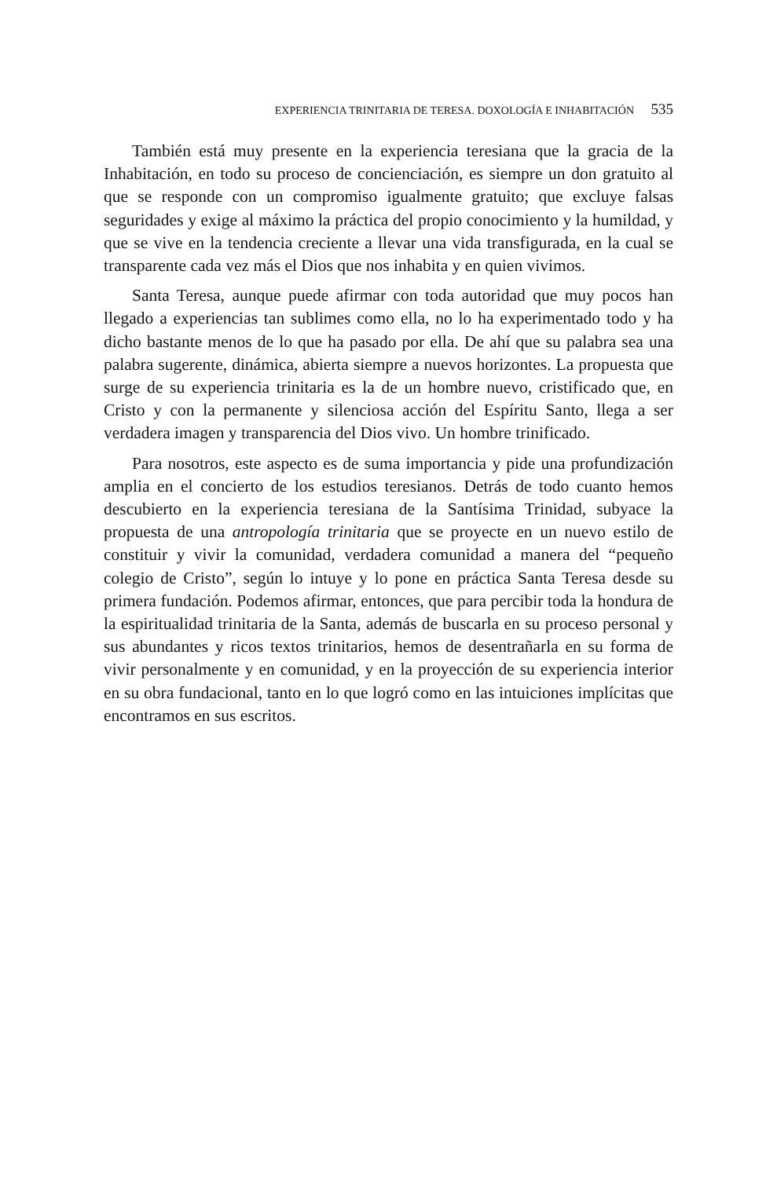EXPERIENCIA TRINITARIA DE TERESA. DOXOLOGÍA E INHABITACIÓN 535
También está muy presente en la experiencia teresiana que la gracia de la Inhabitación, en todo su proceso de concienciación, es siempre un don gratuito al que se responde con un compromiso igualmente gratuito; que excluye falsas seguridades y exige al máximo la práctica del propio conocimiento y la humildad, y que se vive en la tendencia creciente a llevar una vida transfigurada, en la cual se transparente cada vez más el Dios que nos inhabita y en quien vivimos.
Santa Teresa, aunque puede afirmar con toda autoridad que muy pocos han llegado a experiencias tan sublimes como ella, no lo ha experimentado todo y ha dicho bastante menos de lo que ha pasado por ella. De ahí que su palabra sea una palabra sugerente, dinámica, abierta siempre a nuevos horizontes. La propuesta que surge de su experiencia trinitaria es la de un hombre nuevo, cristificado que, en Cristo y con la permanente y silenciosa acción del Espíritu Santo, llega a ser verdadera imagen y transparencia del Dios vivo. Un hombre trinificado.
Para nosotros, este aspecto es de suma importancia y pide una profundización amplia en el concierto de los estudios teresianos. Detrás de todo cuanto hemos descubierto en la experiencia teresiana de la Santísima Trinidad, subyace la propuesta de una antropología trinitaria que se proyecte en un nuevo estilo de constituir y vivir la comunidad, verdadera comunidad a manera del “pequeño colegio de Cristo”, según lo intuye y lo pone en práctica Santa Teresa desde su primera fundación. Podemos afirmar, entonces, que para percibir toda la hondura de la espiritualidad trinitaria de la Santa, además de buscarla en su proceso personal y sus abundantes y ricos textos trinitarios, hemos de desentrañarla en su forma de vivir personalmente y en comunidad, y en la proyección de su experiencia interior en su obra fundacional, tanto en lo que logró como en las intuiciones implícitas que encontramos en sus escritos.